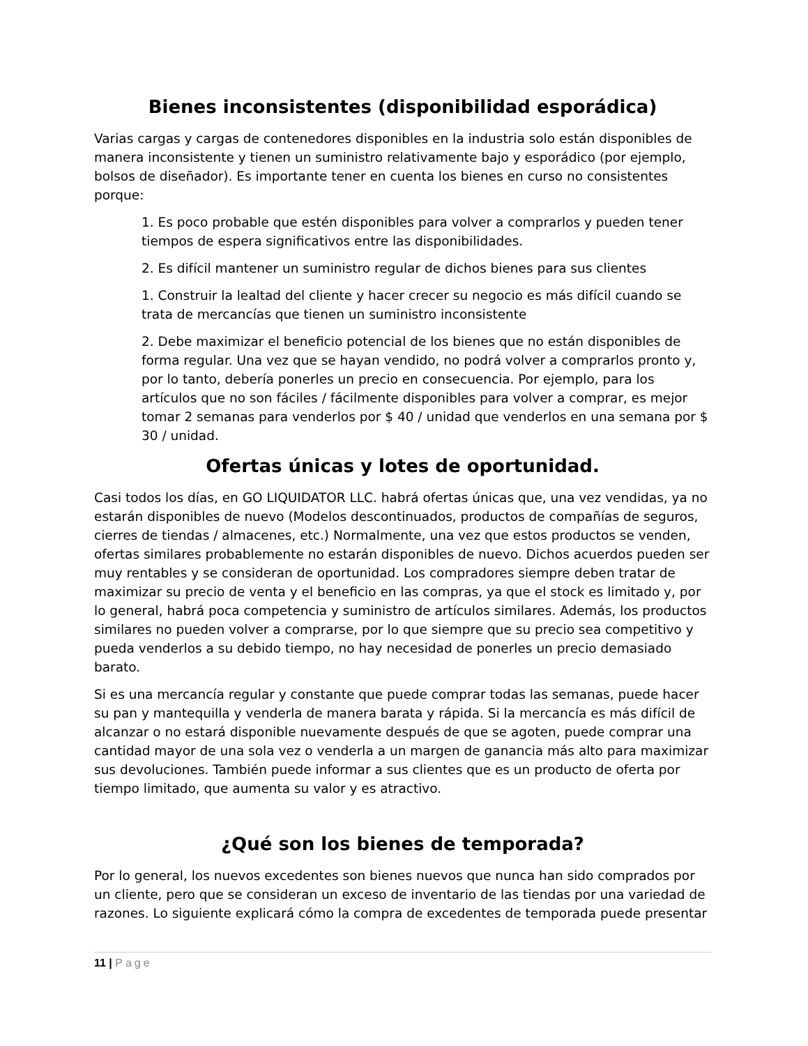Bienes inconsistentes (disponibilidad esporádica)
Varias cargas y cargas de contenedores disponibles en la industria solo están disponibles de manera inconsistente y tienen un suministro relativamente bajo y esporádico (por ejemplo, bolsos de diseñador). Es importante tener en cuenta los bienes en curso no consistentes porque:
1. Es poco probable que estén disponibles para volver a comprarlos y pueden tener tiempos de espera significativos entre las disponibilidades.
2. Es difícil mantener un suministro regular de dichos bienes para sus clientes
1. Construir la lealtad del cliente y hacer crecer su negocio es más difícil cuando se trata de mercancías que tienen un suministro inconsistente
2. Debe maximizar el beneficio potencial de los bienes que no están disponibles de forma regular. Una vez que se hayan vendido, no podrá volver a comprarlos pronto y, por lo tanto, debería ponerles un precio en consecuencia. Por ejemplo, para los artículos que no son fáciles / fácilmente disponibles para volver a comprar, es mejor tomar 2 semanas para venderlos por $ 40 / unidad que venderlos en una semana por $ 30 / unidad.
Ofertas únicas y lotes de oportunidad.
Casi todos los días, en GO LIQUIDATOR LLC. habrá ofertas únicas que, una vez vendidas, ya no estarán disponibles de nuevo (Modelos descontinuados, productos de compañías de seguros, cierres de tiendas / almacenes, etc.) Normalmente, una vez que estos productos se venden, ofertas similares probablemente no estarán disponibles de nuevo. Dichos acuerdos pueden ser muy rentables y se consideran de oportunidad. Los compradores siempre deben tratar de maximizar su precio de venta y el beneficio en las compras, ya que el stock es limitado y, por lo general, habrá poca competencia y suministro de artículos similares. Además, los productos similares no pueden volver a comprarse, por lo que siempre que su precio sea competitivo y pueda venderlos a su debido tiempo, no hay necesidad de ponerles un precio demasiado barato.
Si es una mercancía regular y constante que puede comprar todas las semanas, puede hacer su pan y mantequilla y venderla de manera barata y rápida. Si la mercancía es más difícil de alcanzar o no estará disponible nuevamente después de que se agoten, puede comprar una cantidad mayor de una sola vez o venderla a un margen de ganancia más alto para maximizar sus devoluciones. También puede informar a sus clientes que es un producto de oferta por tiempo limitado, que aumenta su valor y es atractivo.
¿Qué son los bienes de temporada?
Por lo general, los nuevos excedentes son bienes nuevos que nunca han sido comprados por un cliente, pero que se consideran un exceso de inventario de las tiendas por una variedad de razones. Lo siguiente explicará cómo la compra de excedentes de temporada puede presentar
11 | Page